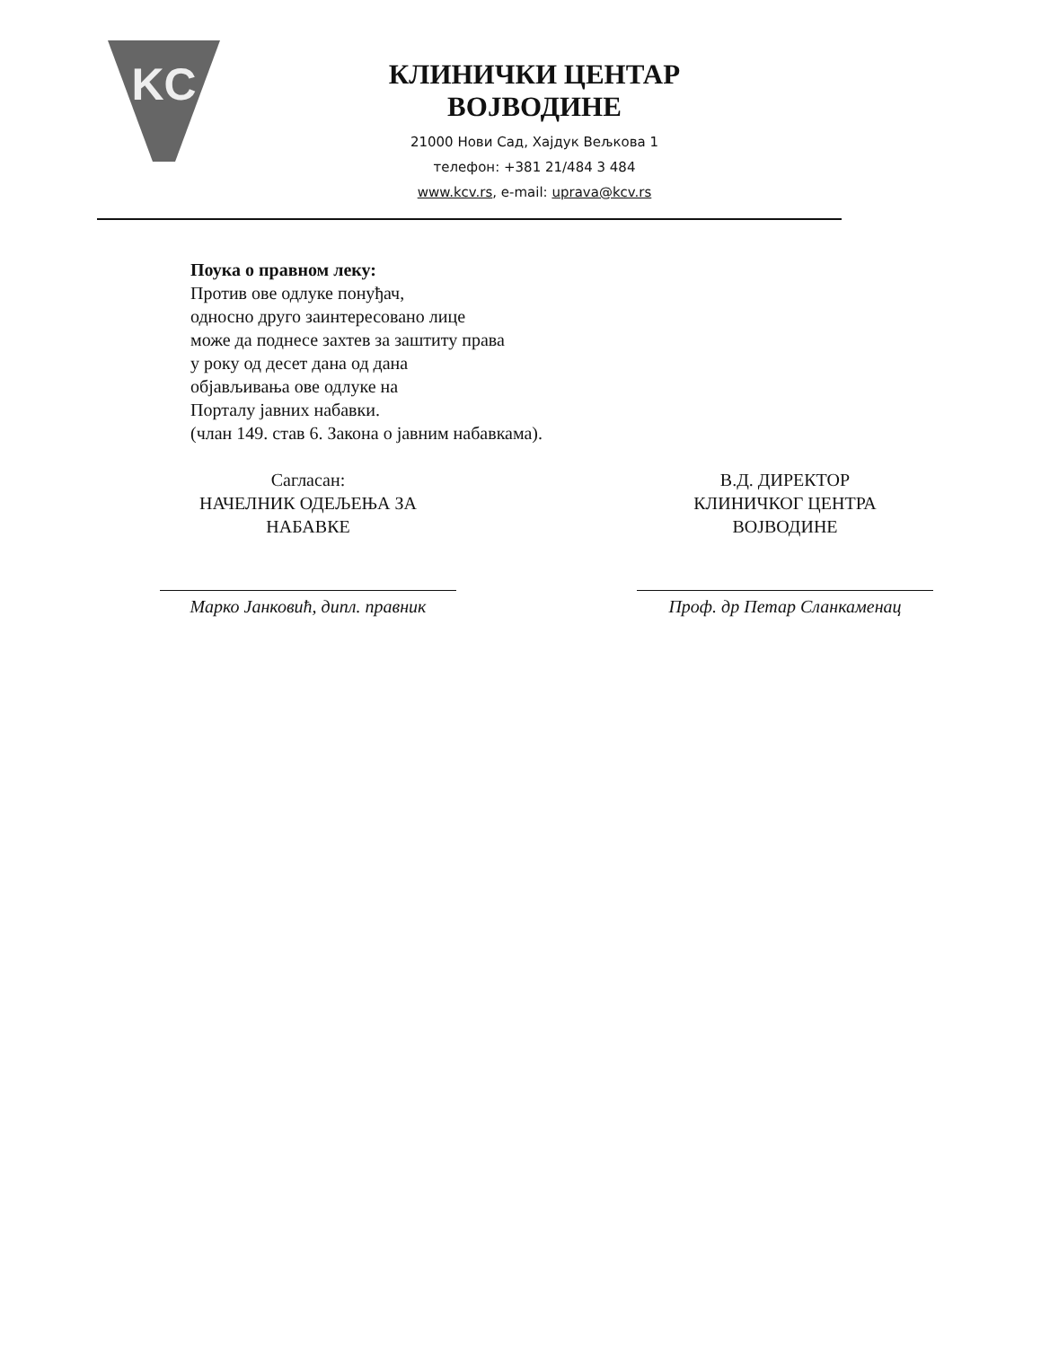KC
КЛИНИЧКИ ЦЕНТАР ВОЈВОДИНЕ
21000 Нови Сад, Хајдук Вељкова 1
телефон: +381 21/484 3 484
www.kcv.rs, e-mail: uprava@kcv.rs
Поука о правном леку:
Против ове одлуке понуђач,
односно друго заинтересовано лице
може да поднесе захтев за заштиту права
у року од десет дана од дана
објављивања ове одлуке на
Порталу јавних набавки.
(члан 149. став 6. Закона о јавним набавкама).
Сагласан:
НАЧЕЛНИК ОДЕЉЕЊА ЗА
НАБАВКЕ
Марко Јанковић, дипл. правник
В.Д. ДИРЕКТОР
КЛИНИЧКОГ ЦЕНТРА
ВОЈВОДИНЕ
Проф. др Петар Сланкаменац